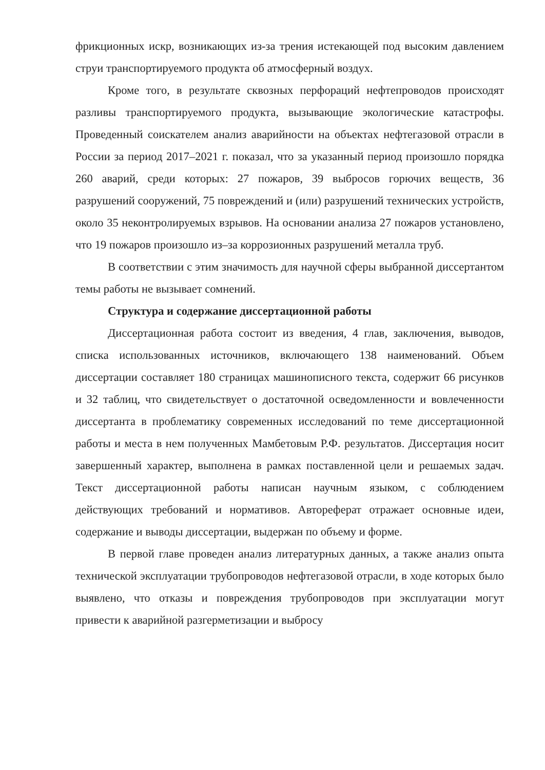фрикционных искр, возникающих из-за трения истекающей под высоким давлением струи транспортируемого продукта об атмосферный воздух.
Кроме того, в результате сквозных перфораций нефтепроводов происходят разливы транспортируемого продукта, вызывающие экологические катастрофы. Проведенный соискателем анализ аварийности на объектах нефтегазовой отрасли в России за период 2017–2021 г. показал, что за указанный период произошло порядка 260 аварий, среди которых: 27 пожаров, 39 выбросов горючих веществ, 36 разрушений сооружений, 75 повреждений и (или) разрушений технических устройств, около 35 неконтролируемых взрывов. На основании анализа 27 пожаров установлено, что 19 пожаров произошло из–за коррозионных разрушений металла труб.
В соответствии с этим значимость для научной сферы выбранной диссертантом темы работы не вызывает сомнений.
Структура и содержание диссертационной работы
Диссертационная работа состоит из введения, 4 глав, заключения, выводов, списка использованных источников, включающего 138 наименований. Объем диссертации составляет 180 страницах машинописного текста, содержит 66 рисунков и 32 таблиц, что свидетельствует о достаточной осведомленности и вовлеченности диссертанта в проблематику современных исследований по теме диссертационной работы и места в нем полученных Мамбетовым Р.Ф. результатов. Диссертация носит завершенный характер, выполнена в рамках поставленной цели и решаемых задач. Текст диссертационной работы написан научным языком, с соблюдением действующих требований и нормативов. Автореферат отражает основные идеи, содержание и выводы диссертации, выдержан по объему и форме.
В первой главе проведен анализ литературных данных, а также анализ опыта технической эксплуатации трубопроводов нефтегазовой отрасли, в ходе которых было выявлено, что отказы и повреждения трубопроводов при эксплуатации могут привести к аварийной разгерметизации и выбросу